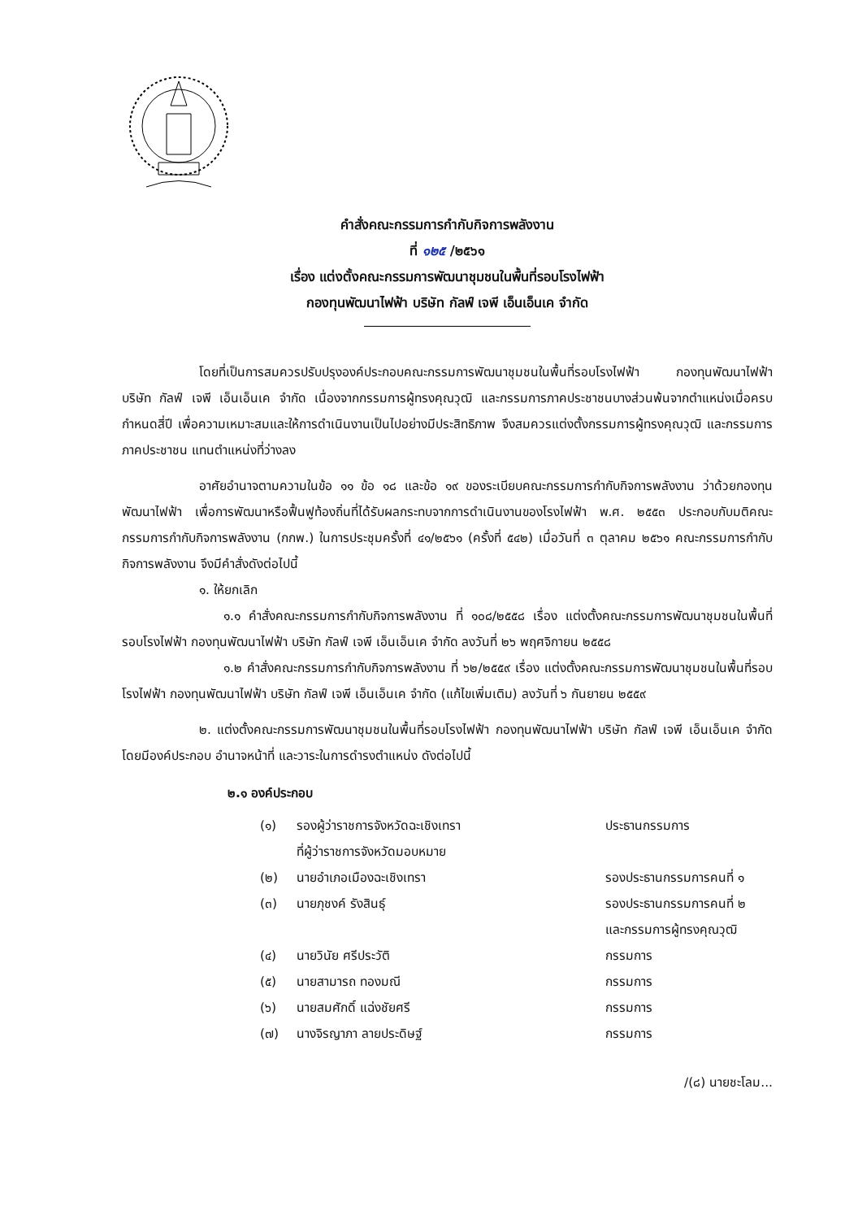คำสั่งคณะกรรมการกำกับกิจการพลังงาน
ที่ ๑๒๕ /๒๕๖๑
เรื่อง แต่งตั้งคณะกรรมการพัฒนาชุมชนในพื้นที่รอบโรงไฟฟ้า
กองทุนพัฒนาไฟฟ้า บริษัท กัลฟ์ เจพี เอ็นเอ็นเค จำกัด
โดยที่เป็นการสมควรปรับปรุงองค์ประกอบคณะกรรมการพัฒนาชุมชนในพื้นที่รอบโรงไฟฟ้า กองทุนพัฒนาไฟฟ้า บริษัท กัลฟ์ เจพี เอ็นเอ็นเค จำกัด เนื่องจากกรรมการผู้ทรงคุณวุฒิ และกรรมการภาคประชาชนบางส่วนพ้นจากตำแหน่งเมื่อครบกำหนดสี่ปี เพื่อความเหมาะสมและให้การดำเนินงานเป็นไปอย่างมีประสิทธิภาพ จึงสมควรแต่งตั้งกรรมการผู้ทรงคุณวุฒิ และกรรมการภาคประชาชน แทนตำแหน่งที่ว่างลง
อาศัยอำนาจตามความในข้อ ๑๑ ข้อ ๑๘ และข้อ ๑๙ ของระเบียบคณะกรรมการกำกับกิจการพลังงาน ว่าด้วยกองทุนพัฒนาไฟฟ้า เพื่อการพัฒนาหรือฟื้นฟูท้องถิ่นที่ได้รับผลกระทบจากการดำเนินงานของโรงไฟฟ้า พ.ศ. ๒๕๕๓ ประกอบกับมติคณะกรรมการกำกับกิจการพลังงาน (กกพ.) ในการประชุมครั้งที่ ๔๑/๒๕๖๑ (ครั้งที่ ๕๔๒) เมื่อวันที่ ๓ ตุลาคม ๒๕๖๑ คณะกรรมการกำกับกิจการพลังงาน จึงมีคำสั่งดังต่อไปนี้
๑. ให้ยกเลิก
๑.๑ คำสั่งคณะกรรมการกำกับกิจการพลังงาน ที่ ๑๐๘/๒๕๕๘ เรื่อง แต่งตั้งคณะกรรมการพัฒนาชุมชนในพื้นที่รอบโรงไฟฟ้า กองทุนพัฒนาไฟฟ้า บริษัท กัลฟ์ เจพี เอ็นเอ็นเค จำกัด ลงวันที่ ๒๖ พฤศจิกายน ๒๕๕๘
๑.๒ คำสั่งคณะกรรมการกำกับกิจการพลังงาน ที่ ๖๒/๒๕๕๙ เรื่อง แต่งตั้งคณะกรรมการพัฒนาชุมชนในพื้นที่รอบโรงไฟฟ้า กองทุนพัฒนาไฟฟ้า บริษัท กัลฟ์ เจพี เอ็นเอ็นเค จำกัด (แก้ไขเพิ่มเติม) ลงวันที่ ๖ กันยายน ๒๕๕๙
๒. แต่งตั้งคณะกรรมการพัฒนาชุมชนในพื้นที่รอบโรงไฟฟ้า กองทุนพัฒนาไฟฟ้า บริษัท กัลฟ์ เจพี เอ็นเอ็นเค จำกัด โดยมีองค์ประกอบ อำนาจหน้าที่ และวาระในการดำรงตำแหน่ง ดังต่อไปนี้
๒.๑ องค์ประกอบ
| (๑) | รองผู้ว่าราชการจังหวัดฉะเชิงเทรา ที่ผู้ว่าราชการจังหวัดมอบหมาย | ประธานกรรมการ |
| (๒) | นายอำเภอเมืองฉะเชิงเทรา | รองประธานกรรมการคนที่ ๑ |
| (๓) | นายภุชงค์ รังสินธุ์ | รองประธานกรรมการคนที่ ๒ และกรรมการผู้ทรงคุณวุฒิ |
| (๔) | นายวินัย ศรีประวัติ | กรรมการ |
| (๕) | นายสามารถ ทองมณี | กรรมการ |
| (๖) | นายสมศักดิ์ แฉ่งชัยศรี | กรรมการ |
| (๗) | นางจิรญาภา ลายประดิษฐ์ | กรรมการ |
/(๘) นายชะโลม...